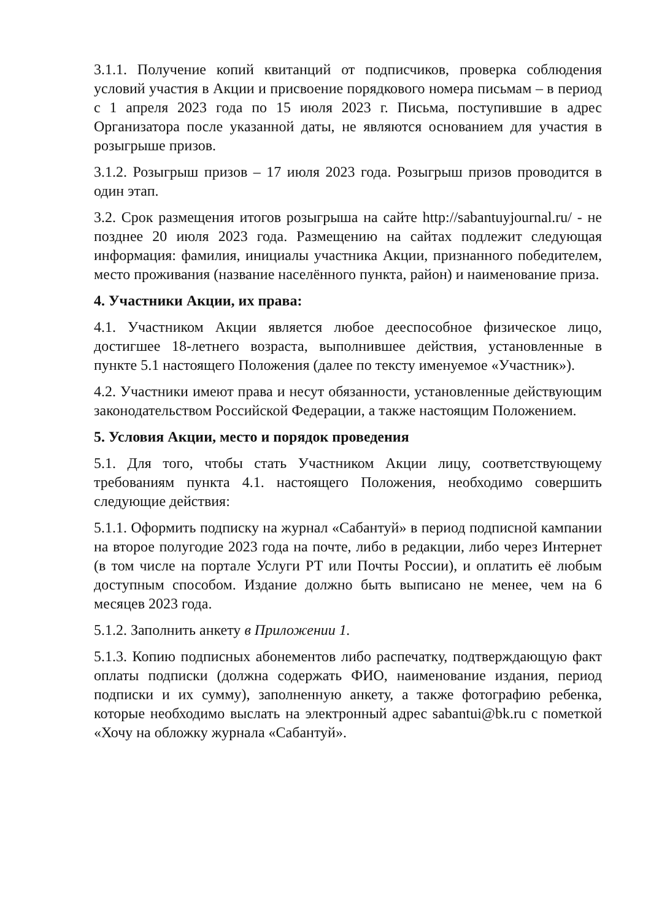3.1.1. Получение копий квитанций от подписчиков, проверка соблюдения условий участия в Акции и присвоение порядкового номера письмам – в период с 1 апреля 2023 года по 15 июля 2023 г. Письма, поступившие в адрес Организатора после указанной даты, не являются основанием для участия в розыгрыше призов.
3.1.2. Розыгрыш призов – 17 июля 2023 года. Розыгрыш призов проводится в один этап.
3.2. Срок размещения итогов розыгрыша на сайте http://sabantuyjournal.ru/ - не позднее 20 июля 2023 года. Размещению на сайтах подлежит следующая информация: фамилия, инициалы участника Акции, признанного победителем, место проживания (название населённого пункта, район) и наименование приза.
4. Участники Акции, их права:
4.1. Участником Акции является любое дееспособное физическое лицо, достигшее 18-летнего возраста, выполнившее действия, установленные в пункте 5.1 настоящего Положения (далее по тексту именуемое «Участник»).
4.2. Участники имеют права и несут обязанности, установленные действующим законодательством Российской Федерации, а также настоящим Положением.
5. Условия Акции, место и порядок проведения
5.1. Для того, чтобы стать Участником Акции лицу, соответствующему требованиям пункта 4.1. настоящего Положения, необходимо совершить следующие действия:
5.1.1. Оформить подписку на журнал «Сабантуй» в период подписной кампании на второе полугодие 2023 года на почте, либо в редакции, либо через Интернет (в том числе на портале Услуги РТ или Почты России), и оплатить её любым доступным способом. Издание должно быть выписано не менее, чем на 6 месяцев 2023 года.
5.1.2. Заполнить анкету в Приложении 1.
5.1.3. Копию подписных абонементов либо распечатку, подтверждающую факт оплаты подписки (должна содержать ФИО, наименование издания, период подписки и их сумму), заполненную анкету, а также фотографию ребенка, которые необходимо выслать на электронный адрес sabantui@bk.ru с пометкой «Хочу на обложку журнала «Сабантуй».